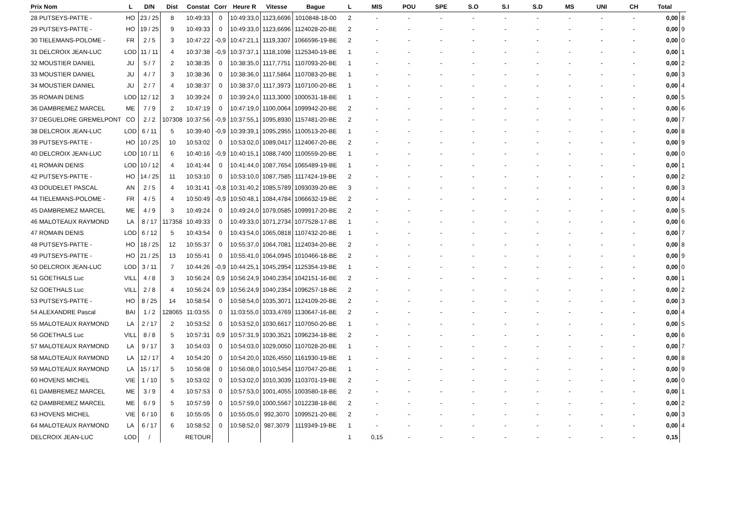| Prix Nom | L | D/N | Dist | Constat | Corr | Heure R | Vitesse | Bague | L | MIS | POU | SPE | S.O | S.I | S.D | MS | UNI | CH | Total | |
| --- | --- | --- | --- | --- | --- | --- | --- | --- | --- | --- | --- | --- | --- | --- | --- | --- | --- | --- | --- | --- |
| 28 PUTSEYS-PATTE - | HO | 23 / 25 | 8 | 10:49:33 | 0 | 10:49:33,0 | 1123,6696 | 1010848-18-00 | 2 | - | - | - | - | - | - | - | - | - | 0,00 | 8 |
| 29 PUTSEYS-PATTE - | HO | 19 / 25 | 9 | 10:49:33 | 0 | 10:49:33,0 | 1123,6696 | 1124028-20-BE | 2 | - | - | - | - | - | - | - | - | - | 0,00 | 9 |
| 30 TIELEMANS-POLOME - | FR | 2 / 5 | 3 | 10:47:22 | -0,9 | 10:47:21,1 | 1119,3307 | 1066596-19-BE | 2 | - | - | - | - | - | - | - | - | - | 0,00 | 0 |
| 31 DELCROIX JEAN-LUC | LOD | 11 / 11 | 4 | 10:37:38 | -0,9 | 10:37:37,1 | 1118,1098 | 1125340-19-BE | 1 | - | - | - | - | - | - | - | - | - | 0,00 | 1 |
| 32 MOUSTIER DANIEL | JU | 5 / 7 | 2 | 10:38:35 | 0 | 10:38:35,0 | 1117,7751 | 1107093-20-BE | 1 | - | - | - | - | - | - | - | - | - | 0,00 | 2 |
| 33 MOUSTIER DANIEL | JU | 4 / 7 | 3 | 10:38:36 | 0 | 10:38:36,0 | 1117,5864 | 1107083-20-BE | 1 | - | - | - | - | - | - | - | - | - | 0,00 | 3 |
| 34 MOUSTIER DANIEL | JU | 2 / 7 | 4 | 10:38:37 | 0 | 10:38:37,0 | 1117,3973 | 1107100-20-BE | 1 | - | - | - | - | - | - | - | - | - | 0,00 | 4 |
| 35 ROMAIN DENIS | LOD | 12 / 12 | 3 | 10:39:24 | 0 | 10:39:24,0 | 1113,3000 | 1000531-18-BE | 1 | - | - | - | - | - | - | - | - | - | 0,00 | 5 |
| 36 DAMBREMEZ MARCEL | ME | 7 / 9 | 2 | 10:47:19 | 0 | 10:47:19,0 | 1100,0064 | 1099942-20-BE | 2 | - | - | - | - | - | - | - | - | - | 0,00 | 6 |
| 37 DEGUELDRE GREMELPONT | CO | 2 / 2 | 107308 | 10:37:56 | -0,9 | 10:37:55,1 | 1095,8930 | 1157481-20-BE | 2 | - | - | - | - | - | - | - | - | - | 0,00 | 7 |
| 38 DELCROIX JEAN-LUC | LOD | 6 / 11 | 5 | 10:39:40 | -0,9 | 10:39:39,1 | 1095,2955 | 1100513-20-BE | 1 | - | - | - | - | - | - | - | - | - | 0,00 | 8 |
| 39 PUTSEYS-PATTE - | HO | 10 / 25 | 10 | 10:53:02 | 0 | 10:53:02,0 | 1089,0417 | 1124067-20-BE | 2 | - | - | - | - | - | - | - | - | - | 0,00 | 9 |
| 40 DELCROIX JEAN-LUC | LOD | 10 / 11 | 6 | 10:40:16 | -0,9 | 10:40:15,1 | 1088,7400 | 1100559-20-BE | 1 | - | - | - | - | - | - | - | - | - | 0,00 | 0 |
| 41 ROMAIN DENIS | LOD | 10 / 12 | 4 | 10:41:44 | 0 | 10:41:44,0 | 1087,7654 | 1065489-19-BE | 1 | - | - | - | - | - | - | - | - | - | 0,00 | 1 |
| 42 PUTSEYS-PATTE - | HO | 14 / 25 | 11 | 10:53:10 | 0 | 10:53:10,0 | 1087,7585 | 1117424-19-BE | 2 | - | - | - | - | - | - | - | - | - | 0,00 | 2 |
| 43 DOUDELET PASCAL | AN | 2 / 5 | 4 | 10:31:41 | -0,8 | 10:31:40,2 | 1085,5789 | 1093039-20-BE | 3 | - | - | - | - | - | - | - | - | - | 0,00 | 3 |
| 44 TIELEMANS-POLOME - | FR | 4 / 5 | 4 | 10:50:49 | -0,9 | 10:50:48,1 | 1084,4784 | 1066632-19-BE | 2 | - | - | - | - | - | - | - | - | - | 0,00 | 4 |
| 45 DAMBREMEZ MARCEL | ME | 4 / 9 | 3 | 10:49:24 | 0 | 10:49:24,0 | 1079,0585 | 1099917-20-BE | 2 | - | - | - | - | - | - | - | - | - | 0,00 | 5 |
| 46 MALOTEAUX RAYMOND | LA | 8 / 17 | 117358 | 10:49:33 | 0 | 10:49:33,0 | 1071,2734 | 1077528-17-BE | 1 | - | - | - | - | - | - | - | - | - | 0,00 | 6 |
| 47 ROMAIN DENIS | LOD | 6 / 12 | 5 | 10:43:54 | 0 | 10:43:54,0 | 1065,0818 | 1107432-20-BE | 1 | - | - | - | - | - | - | - | - | - | 0,00 | 7 |
| 48 PUTSEYS-PATTE - | HO | 18 / 25 | 12 | 10:55:37 | 0 | 10:55:37,0 | 1064,7081 | 1124034-20-BE | 2 | - | - | - | - | - | - | - | - | - | 0,00 | 8 |
| 49 PUTSEYS-PATTE - | HO | 21 / 25 | 13 | 10:55:41 | 0 | 10:55:41,0 | 1064,0945 | 1010466-18-BE | 2 | - | - | - | - | - | - | - | - | - | 0,00 | 9 |
| 50 DELCROIX JEAN-LUC | LOD | 3 / 11 | 7 | 10:44:26 | -0,9 | 10:44:25,1 | 1045,2954 | 1125354-19-BE | 1 | - | - | - | - | - | - | - | - | - | 0,00 | 0 |
| 51 GOETHALS Luc | VILL | 4 / 8 | 3 | 10:56:24 | 0,9 | 10:56:24,9 | 1040,2354 | 1042151-16-BE | 2 | - | - | - | - | - | - | - | - | - | 0,00 | 1 |
| 52 GOETHALS Luc | VILL | 2 / 8 | 4 | 10:56:24 | 0,9 | 10:56:24,9 | 1040,2354 | 1096257-18-BE | 2 | - | - | - | - | - | - | - | - | - | 0,00 | 2 |
| 53 PUTSEYS-PATTE - | HO | 8 / 25 | 14 | 10:58:54 | 0 | 10:58:54,0 | 1035,3071 | 1124109-20-BE | 2 | - | - | - | - | - | - | - | - | - | 0,00 | 3 |
| 54 ALEXANDRE Pascal | BAI | 1 / 2 | 128065 | 11:03:55 | 0 | 11:03:55,0 | 1033,4769 | 1130647-16-BE | 2 | - | - | - | - | - | - | - | - | - | 0,00 | 4 |
| 55 MALOTEAUX RAYMOND | LA | 2 / 17 | 2 | 10:53:52 | 0 | 10:53:52,0 | 1030,6617 | 1107050-20-BE | 1 | - | - | - | - | - | - | - | - | - | 0,00 | 5 |
| 56 GOETHALS Luc | VILL | 8 / 8 | 5 | 10:57:31 | 0,9 | 10:57:31,9 | 1030,3521 | 1096234-18-BE | 2 | - | - | - | - | - | - | - | - | - | 0,00 | 6 |
| 57 MALOTEAUX RAYMOND | LA | 9 / 17 | 3 | 10:54:03 | 0 | 10:54:03,0 | 1029,0050 | 1107028-20-BE | 1 | - | - | - | - | - | - | - | - | - | 0,00 | 7 |
| 58 MALOTEAUX RAYMOND | LA | 12 / 17 | 4 | 10:54:20 | 0 | 10:54:20,0 | 1026,4550 | 1161930-19-BE | 1 | - | - | - | - | - | - | - | - | - | 0,00 | 8 |
| 59 MALOTEAUX RAYMOND | LA | 15 / 17 | 5 | 10:56:08 | 0 | 10:56:08,0 | 1010,5454 | 1107047-20-BE | 1 | - | - | - | - | - | - | - | - | - | 0,00 | 9 |
| 60 HOVENS MICHEL | VIE | 1 / 10 | 5 | 10:53:02 | 0 | 10:53:02,0 | 1010,3039 | 1103701-19-BE | 2 | - | - | - | - | - | - | - | - | - | 0,00 | 0 |
| 61 DAMBREMEZ MARCEL | ME | 3 / 9 | 4 | 10:57:53 | 0 | 10:57:53,0 | 1001,4055 | 1003580-18-BE | 2 | - | - | - | - | - | - | - | - | - | 0,00 | 1 |
| 62 DAMBREMEZ MARCEL | ME | 6 / 9 | 5 | 10:57:59 | 0 | 10:57:59,0 | 1000,5567 | 1012238-18-BE | 2 | - | - | - | - | - | - | - | - | - | 0,00 | 2 |
| 63 HOVENS MICHEL | VIE | 6 / 10 | 6 | 10:55:05 | 0 | 10:55:05,0 | 992,3070 | 1099521-20-BE | 2 | - | - | - | - | - | - | - | - | - | 0,00 | 3 |
| 64 MALOTEAUX RAYMOND | LA | 6 / 17 | 6 | 10:58:52 | 0 | 10:58:52,0 | 987,3079 | 1119349-19-BE | 1 | - | - | - | - | - | - | - | - | - | 0,00 | 4 |
| DELCROIX JEAN-LUC | LOD | / | | RETOUR | | | | | 1 | 0,15 | - | - | - | - | - | - | - | - | 0,15 | |